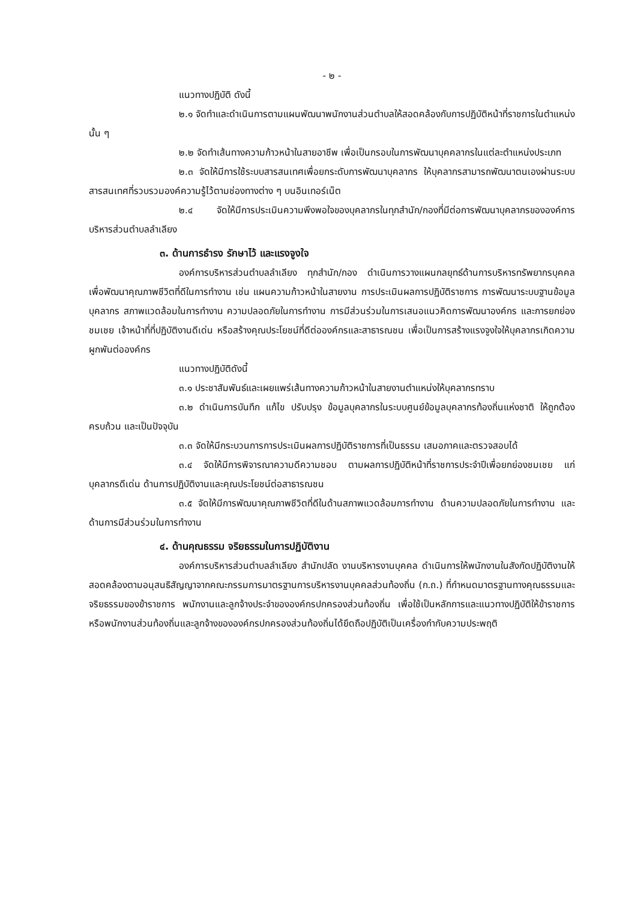- ๒ -
แนวทางปฏิบัติ ดังนี้
๒.๑ จัดทำและดำเนินการตามแผนพัฒนาพนักงานส่วนตำบลให้สอดคล้องกับการปฏิบัติหน้าที่ราชการในตำแหน่งนั้น ๆ
๒.๒ จัดทำเส้นทางความก้าวหน้าในสายอาชีพ เพื่อเป็นกรอบในการพัฒนาบุคคลากรในแต่ละตำแหน่งประเภท
๒.๓ จัดให้มีการใช้ระบบสารสนเทศเพื่อยกระดับการพัฒนาบุคลากร ให้บุคลากรสามารถพัฒนาตนเองผ่านระบบสารสนเทศที่รวบรวมองค์ความรู้ไว้ตามช่องทางต่าง ๆ บนอินเทอร์เน็ต
๒.๔ จัดให้มีการประเมินความพึงพอใจของบุคลากรในทุกสำนัก/กองที่มีต่อการพัฒนาบุคลากรขององค์การบริหารส่วนตำบลลำเลียง
๓. ด้านการธำรง รักษาไว้ และแรงจูงใจ
องค์การบริหารส่วนตำบลลำเลียง ทุกสำนัก/กอง ดำเนินการวางแผนกลยุทธ์ด้านการบริหารทรัพยากรบุคคล เพื่อพัฒนาคุณภาพชีวิตที่ดีในการทำงาน เช่น แผนความก้าวหน้าในสายงาน การประเมินผลการปฏิบัติราชการ การพัฒนาระบบฐานข้อมูลบุคลากร สภาพแวดล้อมในการทำงาน ความปลอดภัยในการทำงาน การมีส่วนร่วมในการเสนอแนวคิดการพัฒนาองค์กร และการยกย่อง ชมเชย เจ้าหน้าที่ที่ปฏิบัติงานดีเด่น หรือสร้างคุณประโยชน์ที่ดีต่อองค์กรและสาธารณชน เพื่อเป็นการสร้างแรงจูงใจให้บุคลากรเกิดความผูกพันต่อองค์กร
แนวทางปฏิบัติดังนี้
๓.๑ ประชาสัมพันธ์และเผยแพร่เส้นทางความก้าวหน้าในสายงานตำแหน่งให้บุคลากรทราบ
๓.๒ ดำเนินการบันทึก แก้ไข ปรับปรุง ข้อมูลบุคลากรในระบบศูนย์ข้อมูลบุคลากรท้องถิ่นแห่งชาติ ให้ถูกต้อง ครบถ้วน และเป็นปัจจุบัน
๓.๓ จัดให้มีกระบวนการการประเมินผลการปฏิบัติราชการที่เป็นธรรม เสมอภาคและตรวจสอบได้
๓.๔ จัดให้มีการพิจารณาความดีความชอบ ตามผลการปฏิบัติหน้าที่ราชการประจำปีเพื่อยกย่องชมเชย แก่บุคลากรดีเด่น ด้านการปฏิบัติงานและคุณประโยชน์ต่อสาธารณชน
๓.๕ จัดให้มีการพัฒนาคุณภาพชีวิตที่ดีในด้านสภาพแวดล้อมการทำงาน ด้านความปลอดภัยในการทำงาน และด้านการมีส่วนร่วมในการทำงาน
๔. ด้านคุณธรรม จริยธรรมในการปฏิบัติงาน
องค์การบริหารส่วนตำบลลำเลียง สำนักปลัด งานบริหารงานบุคคล ดำเนินการให้พนักงานในสังกัดปฏิบัติงานให้สอดคล้องตามอนุสนธิสัญญาจากคณะกรรมการมาตรฐานการบริหารงานบุคคลส่วนท้องถิ่น (ก.ถ.) ที่กำหนดมาตรฐานทางคุณธรรมและจริยธรรมของข้าราชการ พนักงานและลูกจ้างประจำขององค์กรปกครองส่วนท้องถิ่น เพื่อใช้เป็นหลักการและแนวทางปฏิบัติให้ข้าราชการหรือพนักงานส่วนท้องถิ่นและลูกจ้างขององค์กรปกครองส่วนท้องถิ่นได้ยึดถือปฏิบัติเป็นเครื่องกำกับความประพฤติ